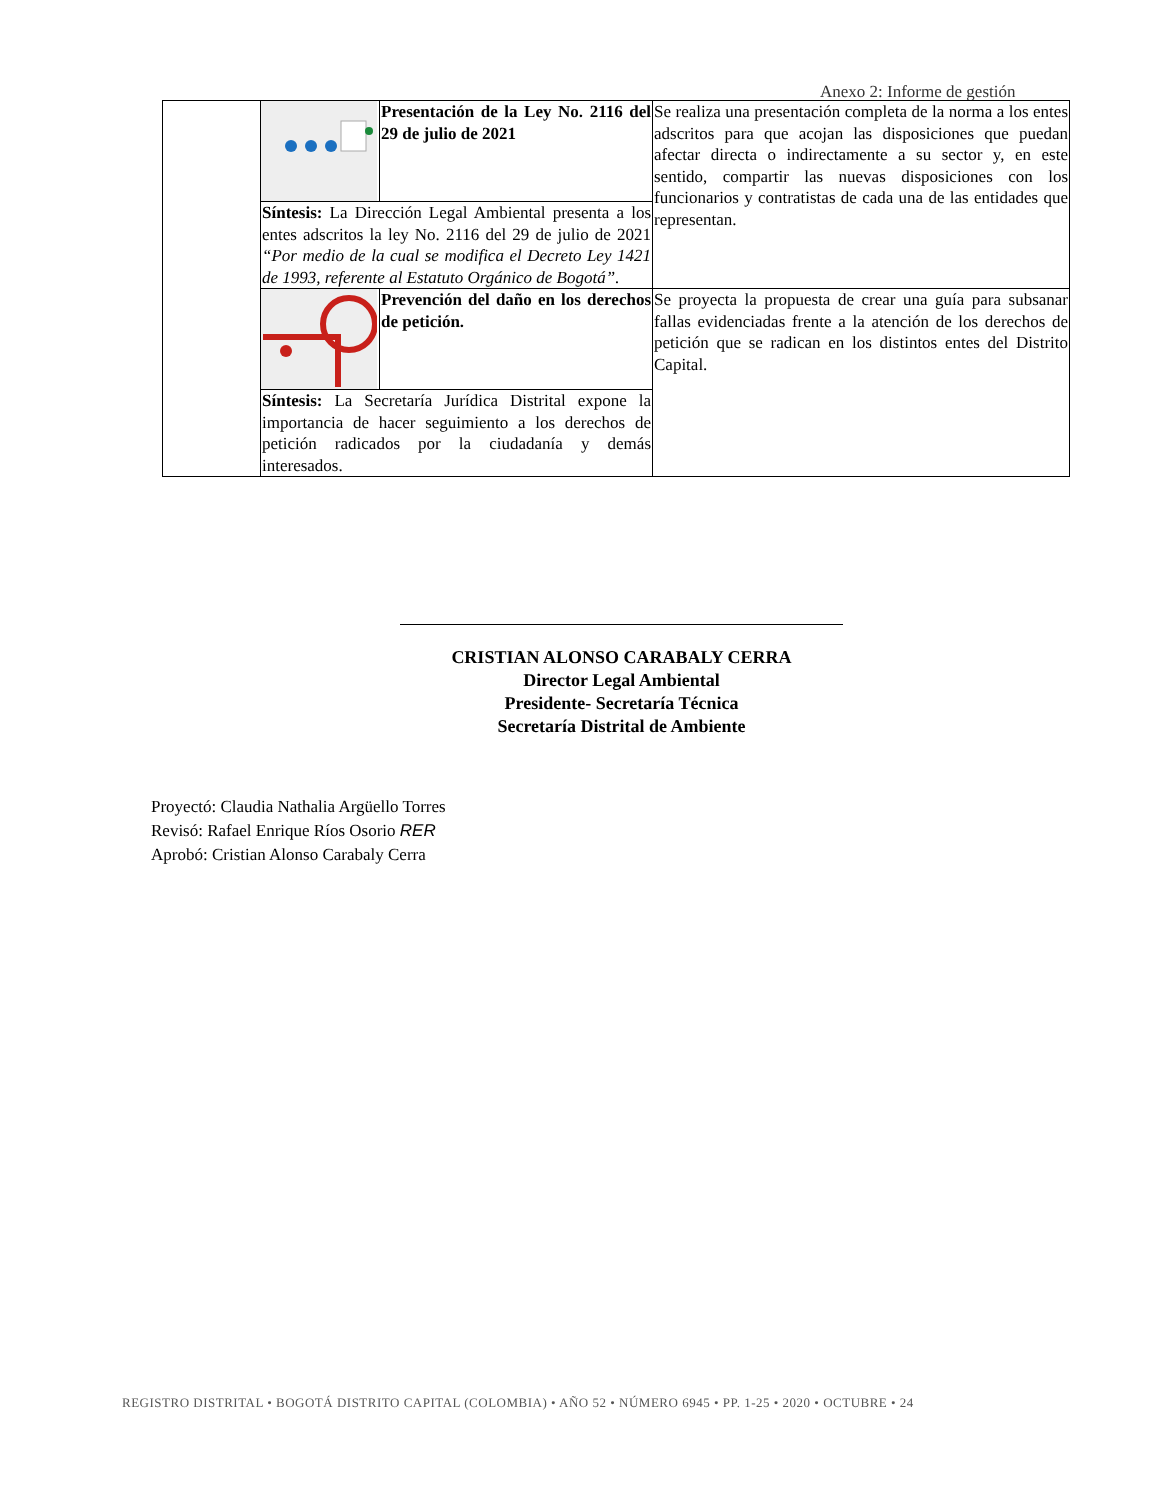Anexo 2: Informe de gestión
| | | Presentación de la Ley No. 2116 del 29 de julio de 2021 | Se realiza una presentación completa de la norma a los entes adscritos para que acojan las disposiciones que puedan afectar directa o indirectamente a su sector y, en este sentido, compartir las nuevas disposiciones con los funcionarios y contratistas de cada una de las entidades que representan. |
| | Síntesis: La Dirección Legal Ambiental presenta a los entes adscritos la ley No. 2116 del 29 de julio de 2021 “Por medio de la cual se modifica el Decreto Ley 1421 de 1993, referente al Estatuto Orgánico de Bogotá”. | | |
| | | Prevención del daño en los derechos de petición. | Se proyecta la propuesta de crear una guía para subsanar fallas evidenciadas frente a la atención de los derechos de petición que se radican en los distintos entes del Distrito Capital. |
| | Síntesis: La Secretaría Jurídica Distrital expone la importancia de hacer seguimiento a los derechos de petición radicados por la ciudadanía y demás interesados. | | |
CRISTIAN ALONSO CARABALY CERRA
Director Legal Ambiental
Presidente- Secretaría Técnica
Secretaría Distrital de Ambiente
Proyectó: Claudia Nathalia Argüello Torres
Revisó: Rafael Enrique Ríos Osorio RER
Aprobó: Cristian Alonso Carabaly Cerra
REGISTRO DISTRITAL • BOGOTÁ DISTRITO CAPITAL (COLOMBIA) • AÑO 52 • NÚMERO 6945 • PP. 1-25 • 2020 • OCTUBRE • 24